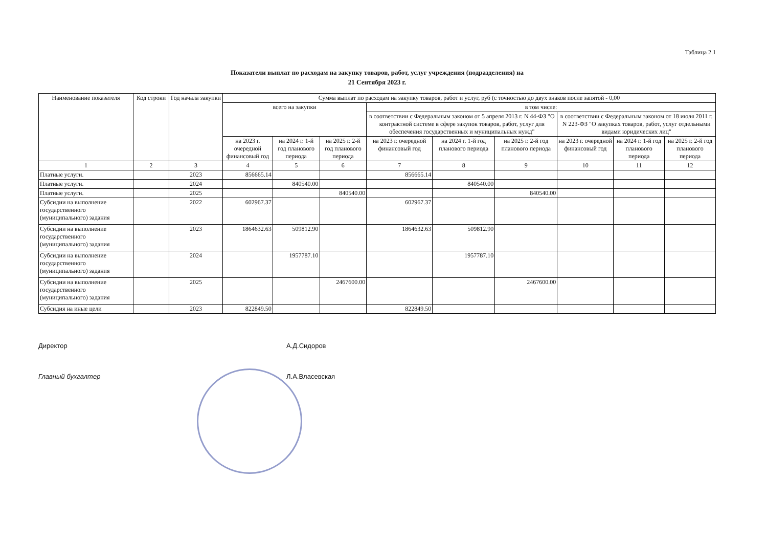Таблица 2.1
Показатели выплат по расходам на закупку товаров, работ, услуг учреждения (подразделения) на
21 Сентября 2023 г.
| Наименование показателя | Код строки | Год начала закупки | Сумма выплат по расходам на закупку товаров, работ и услуг, руб (с точностью до двух знаков после запятой - 0,00 | | | | | | | | |
| --- | --- | --- | --- | --- | --- | --- | --- | --- | --- | --- | --- |
| | | | всего на закупки | | | в том числе: | | | | | |
| | | | | | | в соответствии с Федеральным законом от 5 апреля 2013 г. N 44-ФЗ "О контрактной системе в сфере закупок товаров, работ, услуг для обеспечения государственных и муниципальных нужд" | | | в соответствии с Федеральным законом от 18 июля 2011 г. N 223-ФЗ "О закупках товаров, работ, услуг отдельными видами юридических лиц" | | |
| | | | на 2023 г. очередной финансовый год | на 2024 г. 1-й год планового периода | на 2025 г. 2-й год планового периода | на 2023 г. очередной финансовый год | на 2024 г. 1-й год планового периода | на 2025 г. 2-й год планового периода | на 2023 г. очередной финансовый год | на 2024 г. 1-й год планового периода | на 2025 г. 2-й год планового периода |
| 1 | 2 | 3 | 4 | 5 | 6 | 7 | 8 | 9 | 10 | 11 | 12 |
| Платные услуги. | | 2023 | 856665.14 | | | 856665.14 | | | | | |
| Платные услуги. | | 2024 | | 840540.00 | | | 840540.00 | | | | |
| Платные услуги. | | 2025 | | | 840540.00 | | | 840540.00 | | | |
| Субсидии на выполнение государственного (муниципального) задания | | 2022 | 602967.37 | | | 602967.37 | | | | | |
| Субсидии на выполнение государственного (муниципального) задания | | 2023 | 1864632.63 | 509812.90 | | 1864632.63 | 509812.90 | | | | |
| Субсидии на выполнение государственного (муниципального) задания | | 2024 | | 1957787.10 | | | 1957787.10 | | | | |
| Субсидии на выполнение государственного (муниципального) задания | | 2025 | | | 2467600.00 | | | 2467600.00 | | | |
| Субсидия на иные цели | | 2023 | 822849.50 | | | 822849.50 | | | | | |
Директор А.Д.Сидоров
Главный бухгалтер Л.А.Власевская